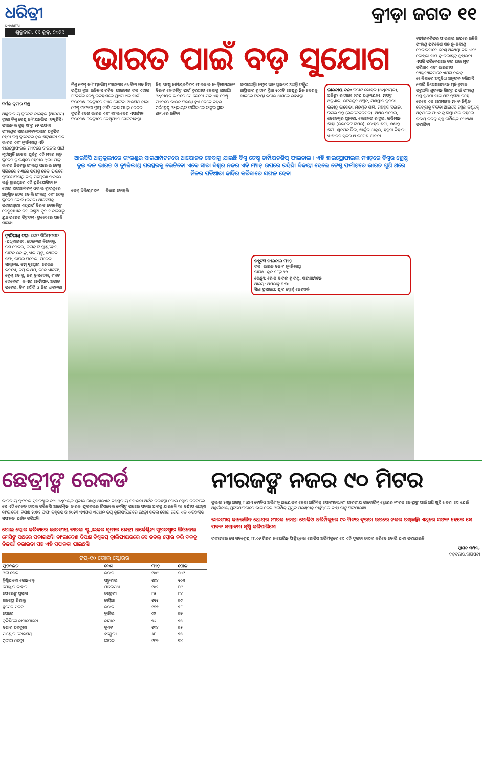ଧରିତ୍ରୀ
DHARITRI
ଶୁକ୍ରବାର, ୧୧ ଜୁନ୍, ୨୦୨୧
କ୍ରୀଡ଼ା ଜଗତ ୧୧
ନିର୍ମଳ କୁମାର ମିଶ୍ର
ଆନ୍ତର୍ଜାତୀୟ କ୍ରିକେଟ କାଉନ୍ସିଲ (ଆଇସିସି) ଦ୍ୱାରା ବିଶ୍ୱ ଟେଷ୍ଟ ଚାମ୍ପିୟନଶିପ୍ (ଡବ୍ଲୁଟିସି) ଫାଇନାଲ ଜୁନ୍ ୧୮ରୁ ୨୨ ପର୍ଯ୍ୟନ୍ତ ଇଂଲଣ୍ଡର ସାଉଥାମ୍ପଟନ୍‌ଠାରେ ଅନୁଷ୍ଠିତ ହେବ। ବିଶ୍ୱ କ୍ରିକେଟର ଦୁଇ ଶକ୍ତିଶାଳୀ ଦଳ ଭାରତ ଏବଂ ନ୍ୟୁଜିଲାଣ୍ଡ ଏହି ହାଇପ୍ରୋଫାଇଲ ମ୍ୟାଚରେ ଟାଇଟଲ ପାଇଁ ମୁହାଁମୁହିଁ ହେବେ। ପୂର୍ବରୁ ଏହି ମ୍ୟାଚ ଲର୍ଡ୍ସ କ୍ରିକେଟ ଗ୍ରାଉଣ୍ଡରେ ହେବାର ଥିଲା। ମାତ୍ର ଭାରତ ନିକଟରୁ ଇଂଲଣ୍ଡ ଘରୋଇ ଟେଷ୍ଟ ସିରିଜରେ ୧-୩ରେ ପରାସ୍ତ ହେବା ଫଳରେ ପ୍ରତିଯୋଗିତାରୁ ବାଦ୍ ପଡ଼ିଥିଲା। ଫଳରେ ଲର୍ଡ୍ସ ଗ୍ରାଉଣ୍ଡରେ ଏହି ପ୍ରତିଯୋଗିତା ନ ହୋଇ ସାଉଥାମ୍ପଟନ୍ ଓଭାଲ ଗ୍ରାଉଣ୍ଡରେ ଅନୁଷ୍ଠିତ ହେବ ବୋଲି ଇଂଲଣ୍ଡ ଏବଂ ୱେଲ୍ସ କ୍ରିକେଟ ବୋର୍ଡ (ଇସିବି) ଆଇସିସିକୁ ଜଣାଇଥିଲା। ଏଥିପାଇଁ ବିରାଟ କୋହଲିଙ୍କ ନେତୃତ୍ୱାଧୀନ ଟିମ୍ ଇଣ୍ଡିଆ ଜୁନ ୨ ତାରିଖରୁ ୟୁନାଇଟେଡ କିଙ୍ଗଡମ୍ (ୟୁକେ)ରେ ପହଞ୍ଚି ସାରିଛି।
ନ୍ୟୁଜିଲାଣ୍ଡ ଦଳ: କେନ୍ ୱିଲିୟମସନ (ଅଧିନାୟକ), ହେନେରୀ ନିକୋଲ୍ସ, ରସ ଟେଲର, କଲିନ୍ ଡି ଗ୍ରାଣ୍ଡହୋମ, ରାଚିନ ରବୀନ୍ଦ୍ର, ୱିଲ ୟଙ୍ଗ, ଜ୍ୟାକବ ଡଫି, ଡାରିଲ ମିଚେଲ, ମିଚେଲ ସାଣ୍ଟନର, ଟମ୍ ବ୍ଲୁଣ୍ଡେଲ, ଡେଭନ କନୱେ, ଟମ୍ ଲାଥମ, ବିଜେ ୱାଟଲିଂ, ଟ୍ରେଣ୍ଟ ବୋଲ୍ଟ, ଡଗ୍ ବ୍ରାସୱେଲ, ମ୍ୟାଟ ହେନେରୀ, କାଏଲ ଜେମିସନ, ଅଜାଜ ପଟେଲ, ଟିମ ସୌଦି ଓ ନିଲ ୱାଗନର।
ଭାରତ ପାଇଁ ବଡ଼ ସୁଯୋଗ
ବିଶ୍ୱ ଟେଷ୍ଟ ଚାମ୍ପିୟନଶିପ୍ ଫାଇନାଲ ଖେଳିବା ସହ ଟିମ୍ ଇଣ୍ଡିଆ ନୂଆ ଇତିହାସ ରଚିବ। ଭାରତୀୟ ଦଳ ଏହାର ୮୯ବର୍ଷର ଟେଷ୍ଟ ଇତିହାସରେ ପ୍ରଥମ ଥର ପାଇଁ ନିରପେକ୍ଷ ଭେନ୍ୟୁରେ ମ୍ୟାଚ ଖେଳିବ। ଆଇସିସି ଦ୍ୱାରା ଟେଷ୍ଟ ମାନ୍ୟତା ପ୍ରାପ୍ତ ୧୨ଟି ଦେଶ ମଧ୍ୟରୁ କେବଳ ଦୁଇଟି ଦେଶ ଭାରତ ଏବଂ ବାଂଲାଦେଶ ଏପର୍ଯ୍ୟନ୍ତ ନିରପେକ୍ଷ ଭେନ୍ୟୁରେ ଟେଷ୍ଟମ୍ୟାଚ ଖେଳିନାହାନ୍ତି।
ବିଶ୍ୱ ଟେଷ୍ଟ ଚାମ୍ପିୟନଶିପର ଫାଇନାଲ ବ୍ୟକ୍ତିଗତଭାବେ ବିରାଟ କୋହଲିଙ୍କ ପାଇଁ ସ୍ମରଣୀୟ ହେବାକୁ ଯାଉଛି। ଅଧିନାୟକ ଭାବରେ ସେ ନେବେ। ଯଦି ଏହି ଟେଷ୍ଟ ମ୍ୟାଚରେ ଭାରତ ବିଜୟୀ ହୁଏ ତେବେ ବିଶ୍ୱର ସର୍ବଶ୍ରେଷ୍ଠ ଅଧିନାୟକ ତାଲିକାରେ ତାଙ୍କର ସ୍ଥାନ ୪ନଂ.ରେ ରହିବ।
କରାଇଛନ୍ତି। ନମ୍ବର ୱାନ ସ୍ଥାନରେ ଅଛନ୍ତି ଦକ୍ଷିଣ ଆଫ୍ରିକାର ଗ୍ରାହାମ ସ୍ମିଥ। ୧୦୯ଟି ଟେଷ୍ଟରୁ ନିଜ ଦେଶକୁ ୫୩ଟିରେ ବିଜୟୀ କରାଇ ଆଗରେ ରହିଛନ୍ତି।
ଭାରତୀୟ ଦଳ: ବିରାଟ କୋହଲି (ଅଧିନାୟକ), ଅଜିଙ୍କ୍ୟ ରାହାନେ (ଉପ ଅଧିନାୟକ), ମୟଙ୍କ ଅଗ୍ରୱାଲ, ରବିଚନ୍ଦ୍ରନ ଅଶ୍ୱିନ, ଯଶପ୍ରୀତ ବୁମ୍‌ରା, ରବୀନ୍ଦ୍ର ଜାଡେଜା, ମହମ୍ମଦ ସାମି, ମହମ୍ମଦ ସିରାଜ, ରିଷଭ ପନ୍ତ (ଉଇକେଟକିପର), ଅକ୍ଷର ପଟେଲ, ଚେତେଶ୍ୱର ପୂଜାରା, ଲୋକେଶ ରାହୁଲ, ଋଦ୍ଧିମାନ ଶାହା (ଉଇକେଟ କିପର), ରୋହିତ ଶର୍ମା, ଈଶାନ୍ତ ଶର୍ମା, ଶୁବମନ ଗିଲ, ଶାର୍ଦ୍ଦୁଳ ଠାକୁର, ହନୁମା ବିହାରୀ, ୱାଶିଂଟନ ସୁନ୍ଦର ଓ ଉମେଶ ଯାଦବ।
ଆଇସିସି ଆନୁକୂଲ୍ୟରେ ଇଂଲଣ୍ଡର ସାଉଥାମ୍ପଟନରେ ଆୟୋଜନ ହେବାକୁ ଯାଉଛି ବିଶ୍ୱ ଟେଷ୍ଟ ଚାମ୍ପିୟନଶିପ୍ ଫାଇନାଲ । ଏହି ହାଇପ୍ରୋଫାଇଲ ମ୍ୟାଚ୍‌ରେ ବିଶ୍ୱର ଶ୍ରେଷ୍ଠ ଦୁଇ ଦଳ ଭାରତ ଓ ନ୍ୟୁଜିଲାଣ୍ଡ ପରସ୍ପରକୁ ଭେଟିବେ। ଏବେ ସାରା ବିଶ୍ୱର ନଜର ଏହି ମ୍ୟାଚ୍ ଉପରେ ରହିଛି। ବିଜୟୀ ହେଲେ ଟେଷ୍ଟ ଫର୍ମାଟ୍‌ରେ ଭାରତ ପୁଣି ଥରେ ନିଜର ପତିଆରା ଜାହିର କରିବାରେ ସଫଳ ହେବ।
କେନ୍ ୱିଲିୟମସନ ବିରାଟ କୋହଲି
ଡବ୍ଲୁଟିସି ଫାଇନାଲ ମ୍ୟାଚ୍
ଦଳ: ଭାରତ ବନାମ ନ୍ୟୁଜିଲାଣ୍ଡ
ତାରିଖ: ଜୁନ ୧୮ରୁ ୨୨
ଭେନ୍ୟୁ: ରୋଜ ବାଉଲ ଗ୍ରାଉଣ୍ଡ, ସାଉଥାମ୍ପଟନ
ଆରମ୍ଭ: ଅପରାହ୍ନ ୩.୩୦
ସିଧା ପ୍ରସାରଣ: ଷ୍ଟାର ସ୍ପୋର୍ଟ୍ସ ନେଟ୍‌ୱର୍କ
ଚାମ୍ପିୟନଶିପର ଫାଇନାଲ ଉପରେ ରହିଛି। ଇଂଲଣ୍ଡ ପରିବେଶ ସହ ନ୍ୟୁଜିଲାଣ୍ଡ ଖେଳାଳିମାନେ ବେଶ୍ ଅଭ୍ୟସ୍ତ। ବର୍ଷା ଏବଂ କୋହଲା ପାଗ ନ୍ୟୁଜିଲାଣ୍ଡକୁ ସୁହାଇବ। ଏପରି ପରିବେଶରେ କଲ ଭଲ ମୁଭ୍ କରିଥାଏ ଏବଂ ଭାରତୀୟ ବ୍ୟାଟ୍ସମ୍ୟାନମାନେ ଏପରି ବଲକୁ ଖେଳିବାରେ ଅସୁବିଧା ଅନୁଭବ କରିଥାନ୍ତି ବୋଲି ବିଶେଷଜ୍ଞମାନେ ପୂର୍ବାନୁମାନ କରୁଛନ୍ତି। ଶୁଭମନ ଗିଲଙ୍କ ପାଇଁ ଇଂଲଣ୍ଡ ଗସ୍ତ ପ୍ରଥମ। ପାଗ ଯଦି ଖୁସିଆ ରହେ ତେବେ ଏକ ରୋମାଞ୍ଚକ ମ୍ୟାଚ ନିଶ୍ଚିତ ଦେଖିବାକୁ ମିଳିବ। ଆଇସିସି ସ୍ପେଲ କଣ୍ଡିସନ୍ ଅନୁସାରେ ମ୍ୟାଚ ଡ୍ର କିମ୍ବା ଟାଇ ରହିଲେ ଉଭୟ ଦଳକୁ ଯୁଗ୍ମ ଚାମ୍ପିୟନ ଘୋଷଣା କରାଯିବ।
ଛେତ୍ରୀଙ୍କ ରେକର୍ଡ
ଭାରତୀୟ ଫୁଟବଲ ସୁପରଷ୍ଟାର ତଥା ଅଧିନାୟକ ସୁନୀଲ ଛେତ୍ରୀ ଆଉଏକ ବିଶ୍ୱସ୍ତରୀୟ ସଫଳତା ଅର୍ଜନ କରିଛନ୍ତି। ଗୋଲ ସ୍କୋର କରିବାରେ ସେ ଏହି ରେକର୍ଡ ହାସଲ କରିଛନ୍ତି। ଆର୍ଜେଣ୍ଟିନା ତାରକା ଫୁଟବଲର ଲିଓନେଲ ମେସିଙ୍କୁ ପଛରେ ପକାଇ ଆଗକୁ ଯାଉଛନ୍ତି ୩୬ ବର୍ଷୀୟ ଛେତ୍ରୀ। ବାଂଲାଦେଶ ବିପକ୍ଷ ୨୦୨୨ ଫିଫା ବିଶ୍ୱକପ୍ ଓ ୨୦୨୩ ଏଏଫସି ଏସିଆନ କପ୍ କ୍ୱାଲିଫାୟରରେ ଛେତ୍ରୀ ଡବଲ୍ ଗୋଲ ଦେଇ ଏକ ଐତିହାସିକ ସଫଳତା ଅର୍ଜନ କରିଛନ୍ତି।
ଗୋଲ ସ୍କୋର କରିବାରେ ଭାରତୀୟ ତାରକା ଷ୍ଟ୍ରାଇକର ସୁନୀଲ ଛେତ୍ରୀ ଆର୍ଜେଣ୍ଟିନା ସୁପରଷ୍ଟାର ଲିଓନେଲ ମେସିଙ୍କୁ ପଛରେ ପକାଇଛନ୍ତି। ବାଂଲାଦେଶ ବିପକ୍ଷ ବିଶ୍ୱକପ୍ କ୍ୱାଲିଫାୟରରେ ସେ ଡବଲ୍ ସ୍କୋର କରି ଦଳକୁ ବିଜୟୀ କରାଇବା ସହ ଏହି ସଫଳତା ପାଇଛନ୍ତି।
| ଟପ୍-୧୦ ଗୋଲ ସ୍କୋରର | | | |
| ଫୁଟବଲର | ଦେଶ | ମ୍ୟାଚ୍ | ଗୋଲ |
| ଅଲି ଡେଇ | ଇରାନ | ୧୪୯ | ୧୦୯ |
| କ୍ରିଷ୍ଟିଆନୋ ରୋନାଲ୍ଡୋ | ପର୍ତ୍ତୁଗାଲ | ୧୭୪ | ୧୦୩ |
| ମୋଖ୍ତାର ଦାହାରି | ମାଲେସିଆ | ୧୪୨ | ୮୯ |
| ଫେରେଙ୍କ୍ ପୁସ୍କାସ | ହଙ୍ଗେରୀ | ୮୫ | ୮୪ |
| ଗଡଫ୍ରେ ଚିଟାଲୁ | ଜାମ୍ବିଆ | ୧୧୧ | ୭୯ |
| ହୁସେନ ସଇଦ | ଇରାକ | ୧୩୭ | ୭୮ |
| ପେଲେ | ବ୍ରାଜିଲ | ୯୨ | ୭୭ |
| କୁନିଶିଗେ କାମାମୋତୋ | ଜାପାନ | ୭୬ | ୭୫ |
| ବଶାର ଅବଦୁଲା | କୁଏଟ | ୧୩୪ | ୭୫ |
| ସାଣ୍ଡୋର କୋକସିସ୍ | ହଙ୍ଗେରୀ | ୬୮ | ୭୫ |
| ସୁନୀଲ ଛେତ୍ରୀ | ଭାରତ | ୧୧୭ | ୭୪ |
ନୀରଜଙ୍କ ନଜର ୯୦ ମିଟର
ଜୁଲାଇ ୨୩ରୁ ଅଗଷ୍ଟ ୮ ଯାଏ ଟୋକିଓ ଅଲିମ୍ପିକ୍ସ ଆୟୋଜନ ହେବ। ଅଲିମ୍ପିକ୍ ଯୋଗ୍ୟତାଧାରୀ ଭାରତୀୟ ଜାଭେଲିନ୍ ଥ୍ରୋୟର ନୀରଜ ଚୋପ୍ରାଙ୍କ ପାଇଁ ଅଛି ଖୁସି ଖବର। ସେ ଯେଉଁ ଅନ୍ତର୍ଜାତୀୟ ପ୍ରତିଯୋଗିତାରେ ଭାଗ ନେଇ ଅଲିମ୍ପିକ୍ ପ୍ରସ୍ତୁତି ପରଖିବାକୁ ଚାହୁଁଥିଲେ ତାହା ତାଙ୍କୁ ମିଳିଯାଇଛି।
ଭାରତୀୟ ଜାଭେଲିନ ଥ୍ରୋୟର ନୀରଜ ଚୋପ୍ରା ଟୋକିଓ ଅଲିମ୍ପିକ୍ସରେ ୯୦ ମିଟର ଦୂରତା ଉପରେ ନଜର ରଖିଛନ୍ତି। ଏଥିରେ ସଫଳ ହେଲେ ସେ ପଦକ ସମ୍ଭାବନା ସୃଷ୍ଟି କରିପାରିବେ।
ଉଦ୍ୟମରେ ସେ ସର୍ବଶ୍ରେଷ୍ଠ ୮୮.୦୭ ମିଟର ଜାଭେଲିନ୍ ଫିଙ୍ଗିଥିଲେ। ଟୋକିଓ ଅଲିମ୍ପିକ୍ସରେ ସେ ଏହି ଦୂରତା ହାସଲ କରିବେ ବୋଲି ଆଶା କରାଯାଉଛି।
ସ୍ୱାଗତ ସମ୍ପଦ,
ବଡ଼ବଜାର,ବାରିପଦା